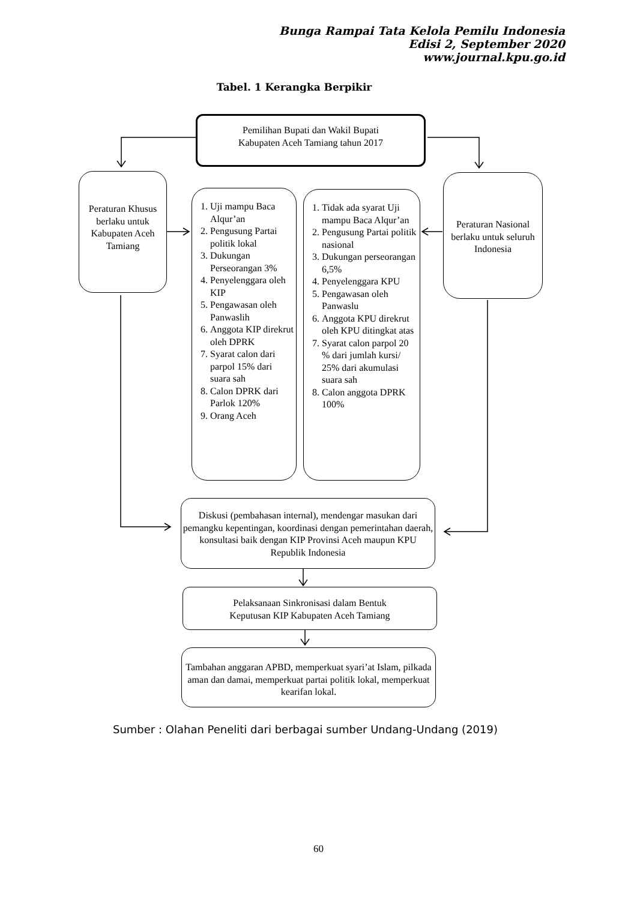Bunga Rampai Tata Kelola Pemilu Indonesia
Edisi 2, September 2020
www.journal.kpu.go.id
Tabel. 1 Kerangka Berpikir
Pemilihan Bupati dan Wakil Bupati
Kabupaten Aceh Tamiang tahun 2017
Peraturan Khusus berlaku untuk Kabupaten Aceh Tamiang
1. Uji mampu Baca Alqur’an
2. Pengusung Partai politik lokal
3. Dukungan Perseorangan 3%
4. Penyelenggara oleh KIP
5. Pengawasan oleh Panwaslih
6. Anggota KIP direkrut oleh DPRK
7. Syarat calon dari parpol 15% dari suara sah
8. Calon DPRK dari Parlok 120%
9. Orang Aceh
1. Tidak ada syarat Uji mampu Baca Alqur’an
2. Pengusung Partai politik nasional
3. Dukungan perseorangan 6,5%
4. Penyelenggara KPU
5. Pengawasan oleh Panwaslu
6. Anggota KPU direkrut oleh KPU ditingkat atas
7. Syarat calon parpol 20 % dari jumlah kursi/ 25% dari akumulasi suara sah
8. Calon anggota DPRK 100%
Peraturan Nasional berlaku untuk seluruh Indonesia
Diskusi (pembahasan internal), mendengar masukan dari pemangku kepentingan, koordinasi dengan pemerintahan daerah, konsultasi baik dengan KIP Provinsi Aceh maupun KPU Republik Indonesia
Pelaksanaan Sinkronisasi dalam Bentuk
Keputusan KIP Kabupaten Aceh Tamiang
Tambahan anggaran APBD, memperkuat syari’at Islam, pilkada aman dan damai, memperkuat partai politik lokal, memperkuat kearifan lokal.
Sumber : Olahan Peneliti dari berbagai sumber Undang-Undang (2019)
60